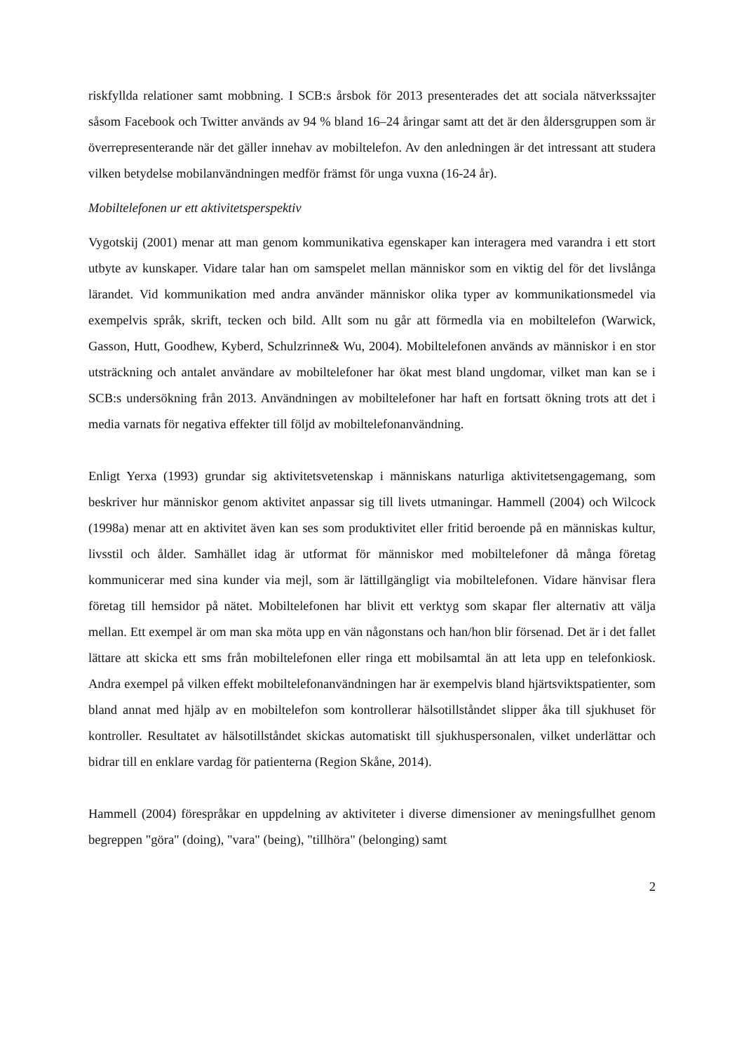riskfyllda relationer samt mobbning. I SCB:s årsbok för 2013 presenterades det att sociala nätverkssajter såsom Facebook och Twitter används av 94 % bland 16–24 åringar samt att det är den åldersgruppen som är överrepresenterande när det gäller innehav av mobiltelefon. Av den anledningen är det intressant att studera vilken betydelse mobilanvändningen medför främst för unga vuxna (16-24 år).
Mobiltelefonen ur ett aktivitetsperspektiv
Vygotskij (2001) menar att man genom kommunikativa egenskaper kan interagera med varandra i ett stort utbyte av kunskaper. Vidare talar han om samspelet mellan människor som en viktig del för det livslånga lärandet. Vid kommunikation med andra använder människor olika typer av kommunikationsmedel via exempelvis språk, skrift, tecken och bild. Allt som nu går att förmedla via en mobiltelefon (Warwick, Gasson, Hutt, Goodhew, Kyberd, Schulzrinne& Wu, 2004). Mobiltelefonen används av människor i en stor utsträckning och antalet användare av mobiltelefoner har ökat mest bland ungdomar, vilket man kan se i SCB:s undersökning från 2013. Användningen av mobiltelefoner har haft en fortsatt ökning trots att det i media varnats för negativa effekter till följd av mobiltelefonanvändning.
Enligt Yerxa (1993) grundar sig aktivitetsvetenskap i människans naturliga aktivitetsengagemang, som beskriver hur människor genom aktivitet anpassar sig till livets utmaningar. Hammell (2004) och Wilcock (1998a) menar att en aktivitet även kan ses som produktivitet eller fritid beroende på en människas kultur, livsstil och ålder. Samhället idag är utformat för människor med mobiltelefoner då många företag kommunicerar med sina kunder via mejl, som är lättillgängligt via mobiltelefonen. Vidare hänvisar flera företag till hemsidor på nätet. Mobiltelefonen har blivit ett verktyg som skapar fler alternativ att välja mellan. Ett exempel är om man ska möta upp en vän någonstans och han/hon blir försenad. Det är i det fallet lättare att skicka ett sms från mobiltelefonen eller ringa ett mobilsamtal än att leta upp en telefonkiosk. Andra exempel på vilken effekt mobiltelefonanvändningen har är exempelvis bland hjärtsviktspatienter, som bland annat med hjälp av en mobiltelefon som kontrollerar hälsotillståndet slipper åka till sjukhuset för kontroller. Resultatet av hälsotillståndet skickas automatiskt till sjukhuspersonalen, vilket underlättar och bidrar till en enklare vardag för patienterna (Region Skåne, 2014).
Hammell (2004) förespråkar en uppdelning av aktiviteter i diverse dimensioner av meningsfullhet genom begreppen "göra" (doing), "vara" (being), "tillhöra" (belonging) samt
2